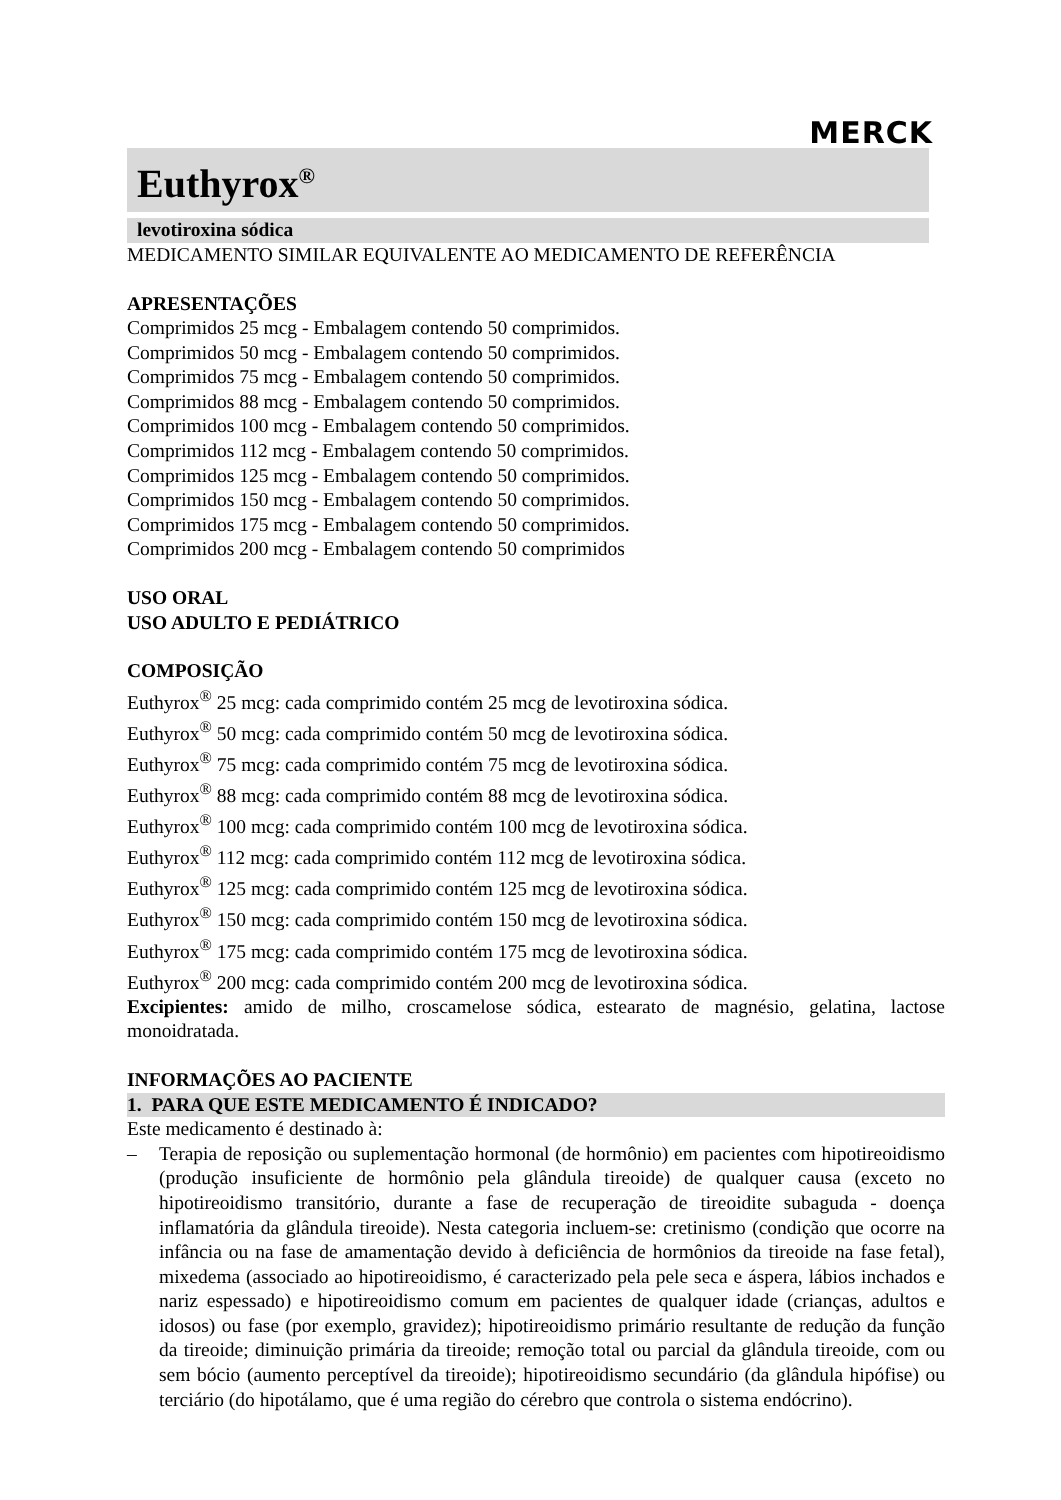MERCK
Euthyrox<sup>®</sup>
levotiroxina sódica
MEDICAMENTO SIMILAR EQUIVALENTE AO MEDICAMENTO DE REFERÊNCIA
APRESENTAÇÕES
Comprimidos 25 mcg - Embalagem contendo 50 comprimidos.
Comprimidos 50 mcg - Embalagem contendo 50 comprimidos.
Comprimidos 75 mcg - Embalagem contendo 50 comprimidos.
Comprimidos 88 mcg - Embalagem contendo 50 comprimidos.
Comprimidos 100 mcg - Embalagem contendo 50 comprimidos.
Comprimidos 112 mcg - Embalagem contendo 50 comprimidos.
Comprimidos 125 mcg - Embalagem contendo 50 comprimidos.
Comprimidos 150 mcg - Embalagem contendo 50 comprimidos.
Comprimidos 175 mcg - Embalagem contendo 50 comprimidos.
Comprimidos 200 mcg - Embalagem contendo 50 comprimidos
USO ORAL
USO ADULTO E PEDIÁTRICO
COMPOSIÇÃO
Euthyrox<sup>®</sup> 25 mcg: cada comprimido contém 25 mcg de levotiroxina sódica.
Euthyrox<sup>®</sup> 50 mcg: cada comprimido contém 50 mcg de levotiroxina sódica.
Euthyrox<sup>®</sup> 75 mcg: cada comprimido contém 75 mcg de levotiroxina sódica.
Euthyrox<sup>®</sup> 88 mcg: cada comprimido contém 88 mcg de levotiroxina sódica.
Euthyrox<sup>®</sup> 100 mcg: cada comprimido contém 100 mcg de levotiroxina sódica.
Euthyrox<sup>®</sup> 112 mcg: cada comprimido contém 112 mcg de levotiroxina sódica.
Euthyrox<sup>®</sup> 125 mcg: cada comprimido contém 125 mcg de levotiroxina sódica.
Euthyrox<sup>®</sup> 150 mcg: cada comprimido contém 150 mcg de levotiroxina sódica.
Euthyrox<sup>®</sup> 175 mcg: cada comprimido contém 175 mcg de levotiroxina sódica.
Euthyrox<sup>®</sup> 200 mcg: cada comprimido contém 200 mcg de levotiroxina sódica.
Excipientes: amido de milho, croscamelose sódica, estearato de magnésio, gelatina, lactose monoidratada.
INFORMAÇÕES AO PACIENTE
1. PARA QUE ESTE MEDICAMENTO É INDICADO?
Este medicamento é destinado à:
– Terapia de reposição ou suplementação hormonal (de hormônio) em pacientes com hipotireoidismo (produção insuficiente de hormônio pela glândula tireoide) de qualquer causa (exceto no hipotireoidismo transitório, durante a fase de recuperação de tireoidite subaguda - doença inflamatória da glândula tireoide). Nesta categoria incluem-se: cretinismo (condição que ocorre na infância ou na fase de amamentação devido à deficiência de hormônios da tireoide na fase fetal), mixedema (associado ao hipotireoidismo, é caracterizado pela pele seca e áspera, lábios inchados e nariz espessado) e hipotireoidismo comum em pacientes de qualquer idade (crianças, adultos e idosos) ou fase (por exemplo, gravidez); hipotireoidismo primário resultante de redução da função da tireoide; diminuição primária da tireoide; remoção total ou parcial da glândula tireoide, com ou sem bócio (aumento perceptível da tireoide); hipotireoidismo secundário (da glândula hipófise) ou terciário (do hipotálamo, que é uma região do cérebro que controla o sistema endócrino).